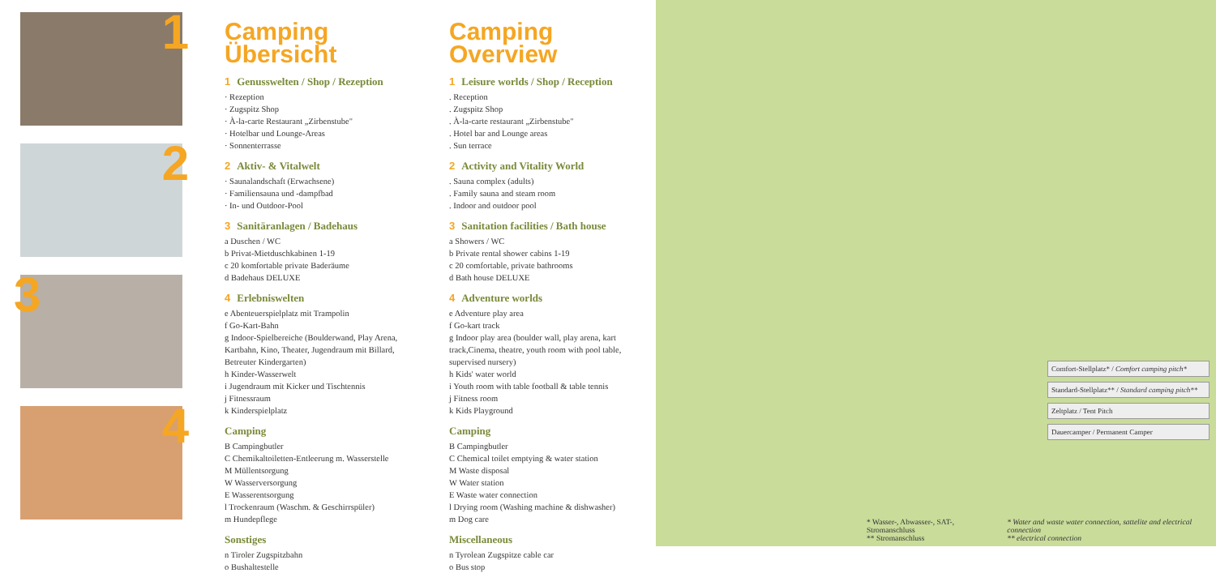1
2
3
4
Camping
Übersicht
1 Genusswelten / Shop / Rezeption
· Rezeption
· Zugspitz Shop
· À-la-carte Restaurant „Zirbenstube"
· Hotelbar und Lounge-Areas
· Sonnenterrasse
2 Aktiv- & Vitalwelt
· Saunalandschaft (Erwachsene)
· Familiensauna und -dampfbad
· In- und Outdoor-Pool
3 Sanitäranlagen / Badehaus
a Duschen / WC
b Privat-Mietduschkabinen 1-19
c 20 komfortable private Baderäume
d Badehaus DELUXE
4 Erlebniswelten
e Abenteuerspielplatz mit Trampolin
f Go-Kart-Bahn
g Indoor-Spielbereiche (Boulderwand, Play Arena, Kartbahn, Kino, Theater, Jugendraum mit Billard, Betreuter Kindergarten)
h Kinder-Wasserwelt
i Jugendraum mit Kicker und Tischtennis
j Fitnessraum
k Kinderspielplatz
Camping
B Campingbutler
C Chemikaltoiletten-Entleerung m. Wasserstelle
M Müllentsorgung
W Wasserversorgung
E Wasserentsorgung
l Trockenraum (Waschm. & Geschirrspüler)
m Hundepflege
Sonstiges
n Tiroler Zugspitzbahn
o Bushaltestelle
Camping
Overview
1 Leisure worlds / Shop / Reception
. Reception
. Zugspitz Shop
. À-la-carte restaurant „Zirbenstube"
. Hotel bar and Lounge areas
. Sun terrace
2 Activity and Vitality World
. Sauna complex (adults)
. Family sauna and steam room
. Indoor and outdoor pool
3 Sanitation facilities / Bath house
a Showers / WC
b Private rental shower cabins 1-19
c 20 comfortable, private bathrooms
d Bath house DELUXE
4 Adventure worlds
e Adventure play area
f Go-kart track
g Indoor play area (boulder wall, play arena, kart track,Cinema, theatre, youth room with pool table, supervised nursery)
h Kids' water world
i Youth room with table football & table tennis
j Fitness room
k Kids Playground
Camping
B Campingbutler
C Chemical toilet emptying & water station
M Waste disposal
W Water station
E Waste water connection
l Drying room (Washing machine & dishwasher)
m Dog care
Miscellaneous
n Tyrolean Zugspitze cable car
o Bus stop
Comfort-Stellplatz* / Comfort camping pitch*
Standard-Stellplatz** / Standard camping pitch**
Zeltplatz / Tent Pitch
Dauercamper / Permanent Camper
* Wasser-, Abwasser-, SAT-, Stromanschluss
** Stromanschluss
* Water and waste water connection, sattelite and electrical connection
** electrical connection